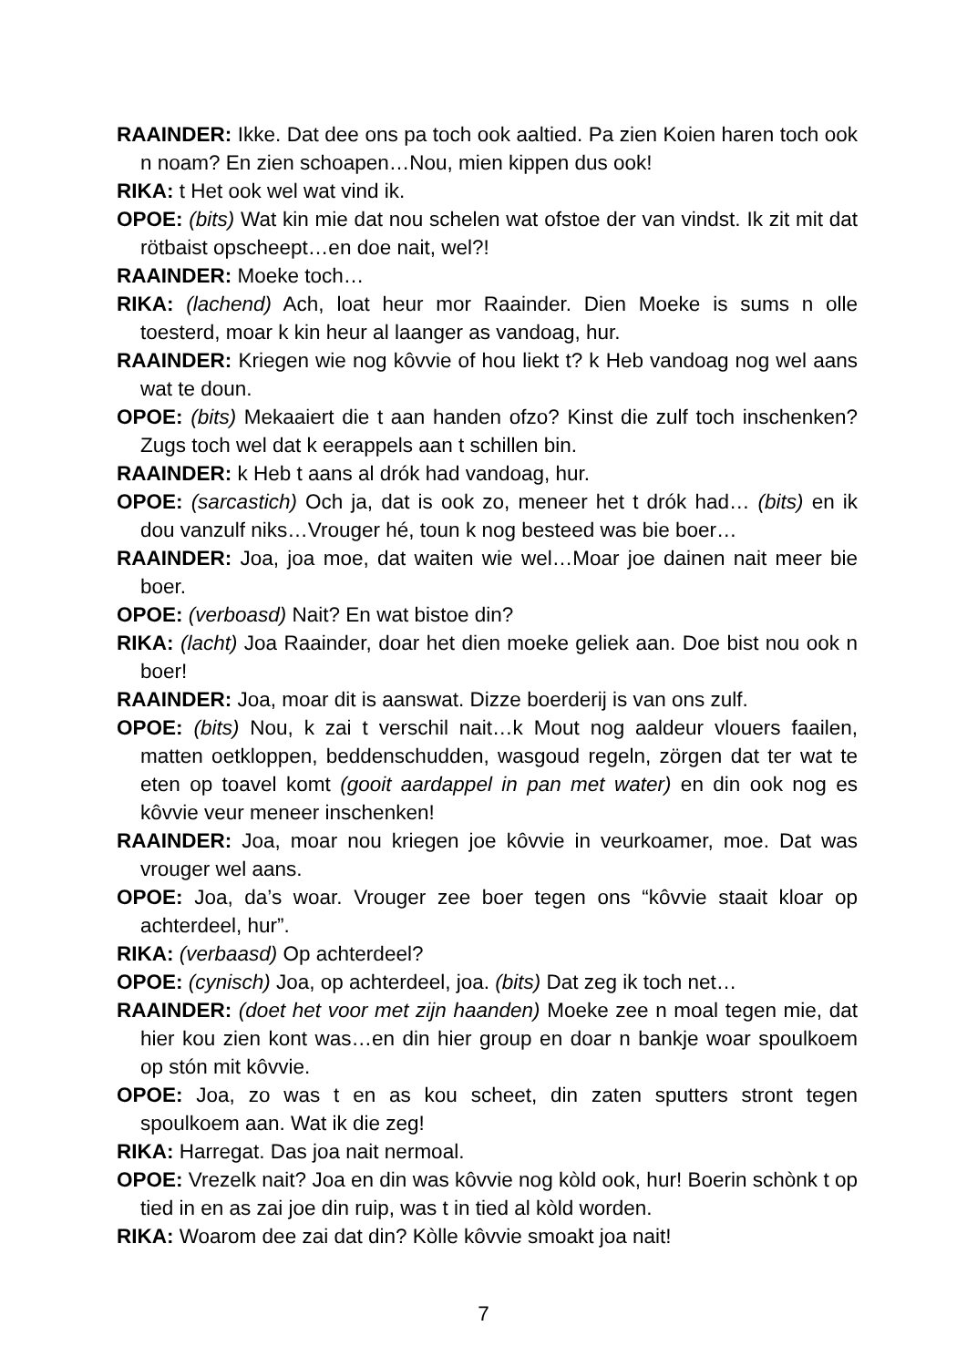RAAINDER: Ikke. Dat dee ons pa toch ook aaltied. Pa zien Koien haren toch ook n noam? En zien schoapen…Nou, mien kippen dus ook!
RIKA: t Het ook wel wat vind ik.
OPOE: (bits) Wat kin mie dat nou schelen wat ofstoe der van vindst. Ik zit mit dat rötbaist opscheept…en doe nait, wel?!
RAAINDER: Moeke toch…
RIKA: (lachend) Ach, loat heur mor Raainder. Dien Moeke is sums n olle toesterd, moar k kin heur al laanger as vandoag, hur.
RAAINDER: Kriegen wie nog kôvvie of hou liekt t? k Heb vandoag nog wel aans wat te doun.
OPOE: (bits) Mekaaiert die t aan handen ofzo? Kinst die zulf toch inschenken? Zugs toch wel dat k eerappels aan t schillen bin.
RAAINDER: k Heb t aans al drók had vandoag, hur.
OPOE: (sarcastich) Och ja, dat is ook zo, meneer het t drók had… (bits) en ik dou vanzulf niks…Vrouger hé, toun k nog besteed was bie boer…
RAAINDER: Joa, joa moe, dat waiten wie wel…Moar joe dainen nait meer bie boer.
OPOE: (verboasd) Nait? En wat bistoe din?
RIKA: (lacht) Joa Raainder, doar het dien moeke geliek aan. Doe bist nou ook n boer!
RAAINDER: Joa, moar dit is aanswat. Dizze boerderij is van ons zulf.
OPOE: (bits) Nou, k zai t verschil nait…k Mout nog aaldeur vlouers faailen, matten oetkloppen, beddenschudden, wasgoud regeln, zörgen dat ter wat te eten op toavel komt (gooit aardappel in pan met water) en din ook nog es kôvvie veur meneer inschenken!
RAAINDER: Joa, moar nou kriegen joe kôvvie in veurkoamer, moe. Dat was vrouger wel aans.
OPOE: Joa, da’s woar. Vrouger zee boer tegen ons “kôvvie staait kloar op achterdeel, hur”.
RIKA: (verbaasd) Op achterdeel?
OPOE: (cynisch) Joa, op achterdeel, joa. (bits) Dat zeg ik toch net…
RAAINDER: (doet het voor met zijn haanden) Moeke zee n moal tegen mie, dat hier kou zien kont was…en din hier group en doar n bankje woar spoulkoem op stón mit kôvvie.
OPOE: Joa, zo was t en as kou scheet, din zaten sputters stront tegen spoulkoem aan. Wat ik die zeg!
RIKA: Harregat. Das joa nait nermoal.
OPOE: Vrezelk nait? Joa en din was kôvvie nog kòld ook, hur! Boerin schònk t op tied in en as zai joe din ruip, was t in tied al kòld worden.
RIKA: Woarom dee zai dat din? Kòlle kôvvie smoakt joa nait!
7